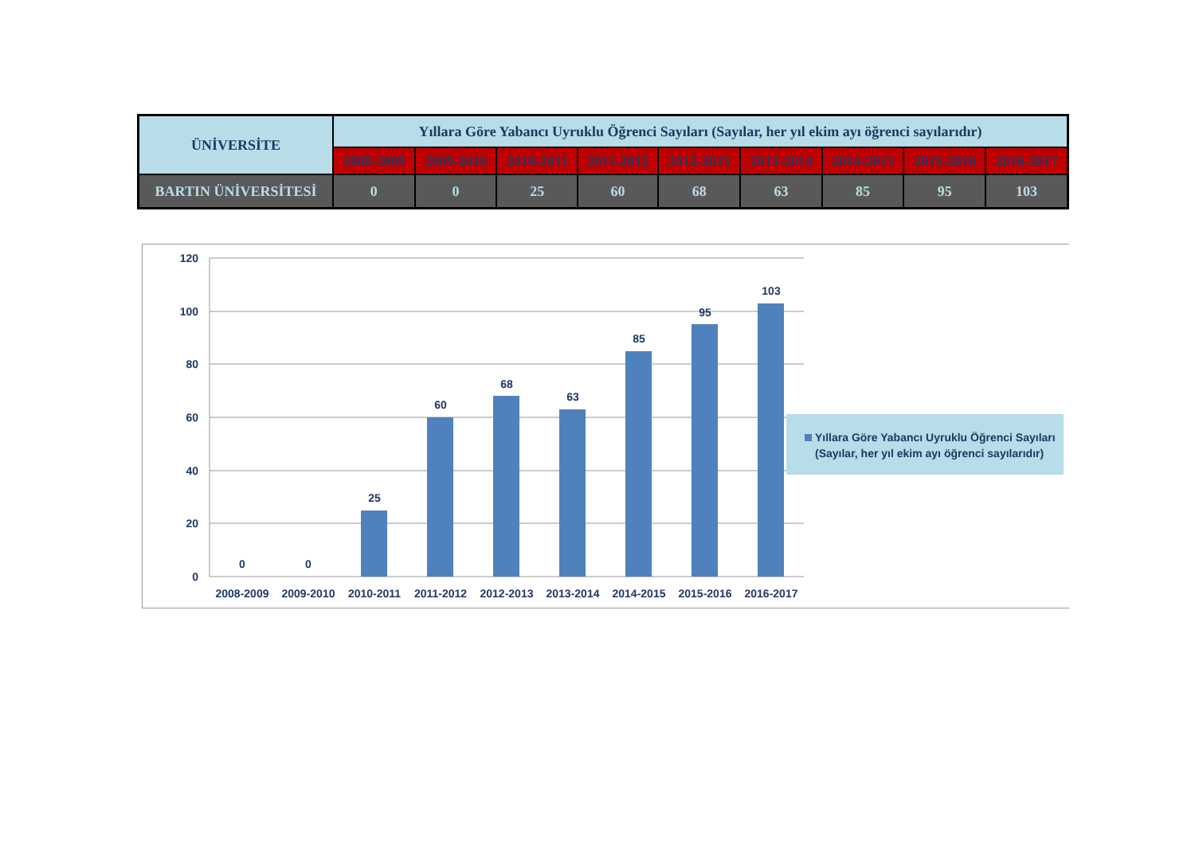| ÜNİVERSİTE | Yıllara Göre Yabancı Uyruklu Öğrenci Sayıları (Sayılar, her yıl ekim ayı öğrenci sayılarıdır) | | | | | | | | |
| --- | --- | --- | --- | --- | --- | --- | --- | --- | --- |
| | 2008-2009 | 2009-2010 | 2010-2011 | 2011-2012 | 2012-2013 | 2013-2014 | 2014-2015 | 2015-2016 | 2016-2017 |
| BARTIN ÜNİVERSİTESİ | 0 | 0 | 25 | 60 | 68 | 63 | 85 | 95 | 103 |
120
100
80
60
40
20
0
0
0
25
60
68
63
85
95
103
2008-2009
2009-2010
2010-2011
2011-2012
2012-2013
2013-2014
2014-2015
2015-2016
2016-2017
Yıllara Göre Yabancı Uyruklu Öğrenci Sayıları
(Sayılar, her yıl ekim ayı öğrenci sayılarıdır)